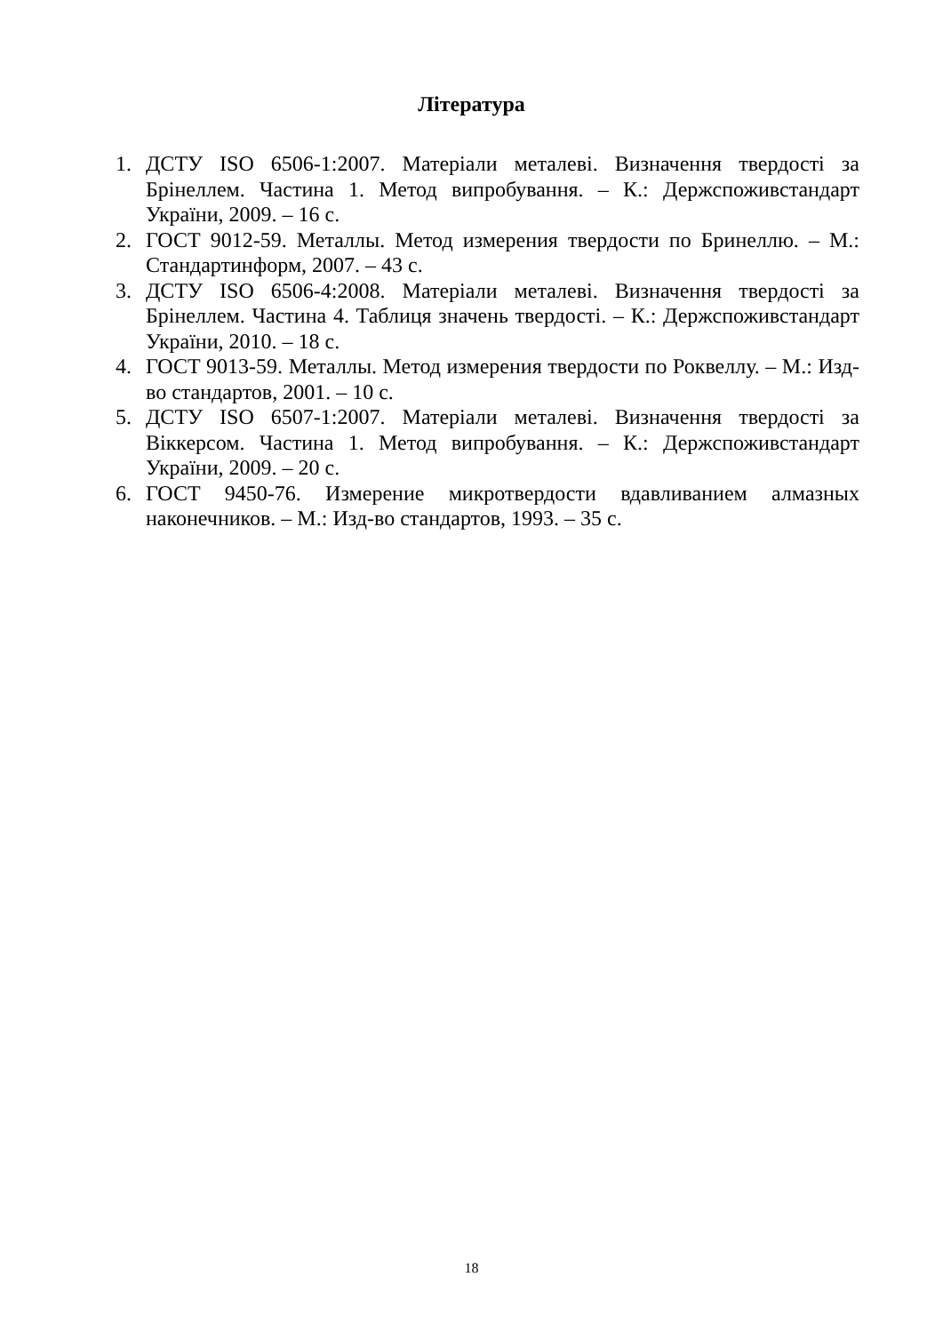Література
1. ДСТУ ISO 6506-1:2007. Матеріали металеві. Визначення твердості за Брінеллем. Частина 1. Метод випробування. – К.: Держспоживстандарт України, 2009. – 16 с.
2. ГОСТ 9012-59. Металлы. Метод измерения твердости по Бринеллю. – М.: Стандартинформ, 2007. – 43 с.
3. ДСТУ ISO 6506-4:2008. Матеріали металеві. Визначення твердості за Брінеллем. Частина 4. Таблиця значень твердості. – К.: Держспоживстандарт України, 2010. – 18 с.
4. ГОСТ 9013-59. Металлы. Метод измерения твердости по Роквеллу. – М.: Изд-во стандартов, 2001. – 10 с.
5. ДСТУ ISO 6507-1:2007. Матеріали металеві. Визначення твердості за Віккерсом. Частина 1. Метод випробування. – К.: Держспоживстандарт України, 2009. – 20 с.
6. ГОСТ 9450-76. Измерение микротвердости вдавливанием алмазных наконечников. – М.: Изд-во стандартов, 1993. – 35 с.
18